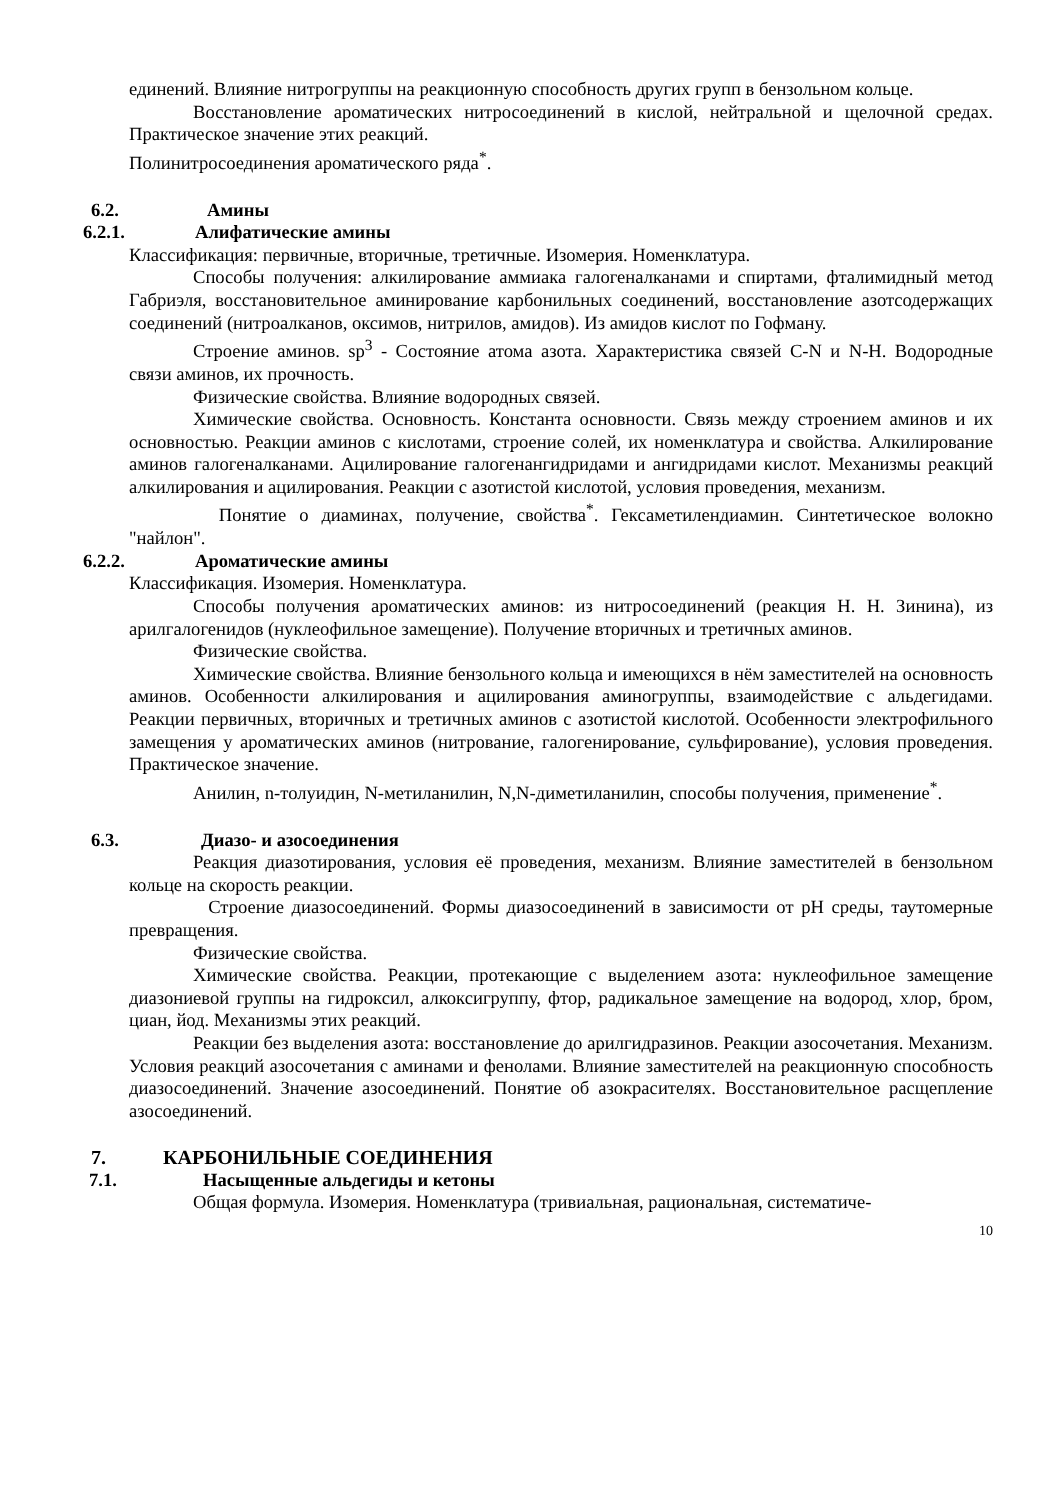единений. Влияние нитрогруппы на реакционную способность других групп в бензольном кольце.
Восстановление ароматических нитросоединений в кислой, нейтральной и щелочной средах. Практическое значение этих реакций.
Полинитросоединения ароматического ряда<sup>*</sup>.
6.2. Амины
6.2.1. Алифатические амины
Классификация: первичные, вторичные, третичные. Изомерия. Номенклатура.
Способы получения: алкилирование аммиака галогеналканами и спиртами, фталимидный метод Габриэля, восстановительное аминирование карбонильных соединений, восстановление азотсодержащих соединений (нитроалканов, оксимов, нитрилов, амидов). Из амидов кислот по Гофману.
Строение аминов. sp<sup>3</sup> - Состояние атома азота. Характеристика связей C-N и N-H. Водородные связи аминов, их прочность.
Физические свойства. Влияние водородных связей.
Химические свойства. Основность. Константа основности. Связь между строением аминов и их основностью. Реакции аминов с кислотами, строение солей, их номенклатура и свойства. Алкилирование аминов галогеналканами. Ацилирование галогенангидридами и ангидридами кислот. Механизмы реакций алкилирования и ацилирования. Реакции с азотистой кислотой, условия проведения, механизм.
Понятие о диаминах, получение, свойства<sup>*</sup>. Гексаметилендиамин. Синтетическое волокно "найлон".
6.2.2. Ароматические амины
Классификация. Изомерия. Номенклатура.
Способы получения ароматических аминов: из нитросоединений (реакция Н. Н. Зинина), из арилгалогенидов (нуклеофильное замещение). Получение вторичных и третичных аминов.
Физические свойства.
Химические свойства. Влияние бензольного кольца и имеющихся в нём заместителей на основность аминов. Особенности алкилирования и ацилирования аминогруппы, взаимодействие с альдегидами. Реакции первичных, вторичных и третичных аминов с азотистой кислотой. Особенности электрофильного замещения у ароматических аминов (нитрование, галогенирование, сульфирование), условия проведения. Практическое значение.
Анилин, n-толуидин, N-метиланилин, N,N-диметиланилин, способы получения, применение<sup>*</sup>.
6.3. Диазо- и азосоединения
Реакция диазотирования, условия её проведения, механизм. Влияние заместителей в бензольном кольце на скорость реакции.
Строение диазосоединений. Формы диазосоединений в зависимости от pH среды, таутомерные превращения.
Физические свойства.
Химические свойства. Реакции, протекающие с выделением азота: нуклеофильное замещение диазониевой группы на гидроксил, алкоксигруппу, фтор, радикальное замещение на водород, хлор, бром, циан, йод. Механизмы этих реакций.
Реакции без выделения азота: восстановление до арилгидразинов. Реакции азосочетания. Механизм. Условия реакций азосочетания с аминами и фенолами. Влияние заместителей на реакционную способность диазосоединений. Значение азосоединений. Понятие об азокрасителях. Восстановительное расщепление азосоединений.
7. КАРБОНИЛЬНЫЕ СОЕДИНЕНИЯ
7.1. Насыщенные альдегиды и кетоны
Общая формула. Изомерия. Номенклатура (тривиальная, рациональная, систематиче-
10